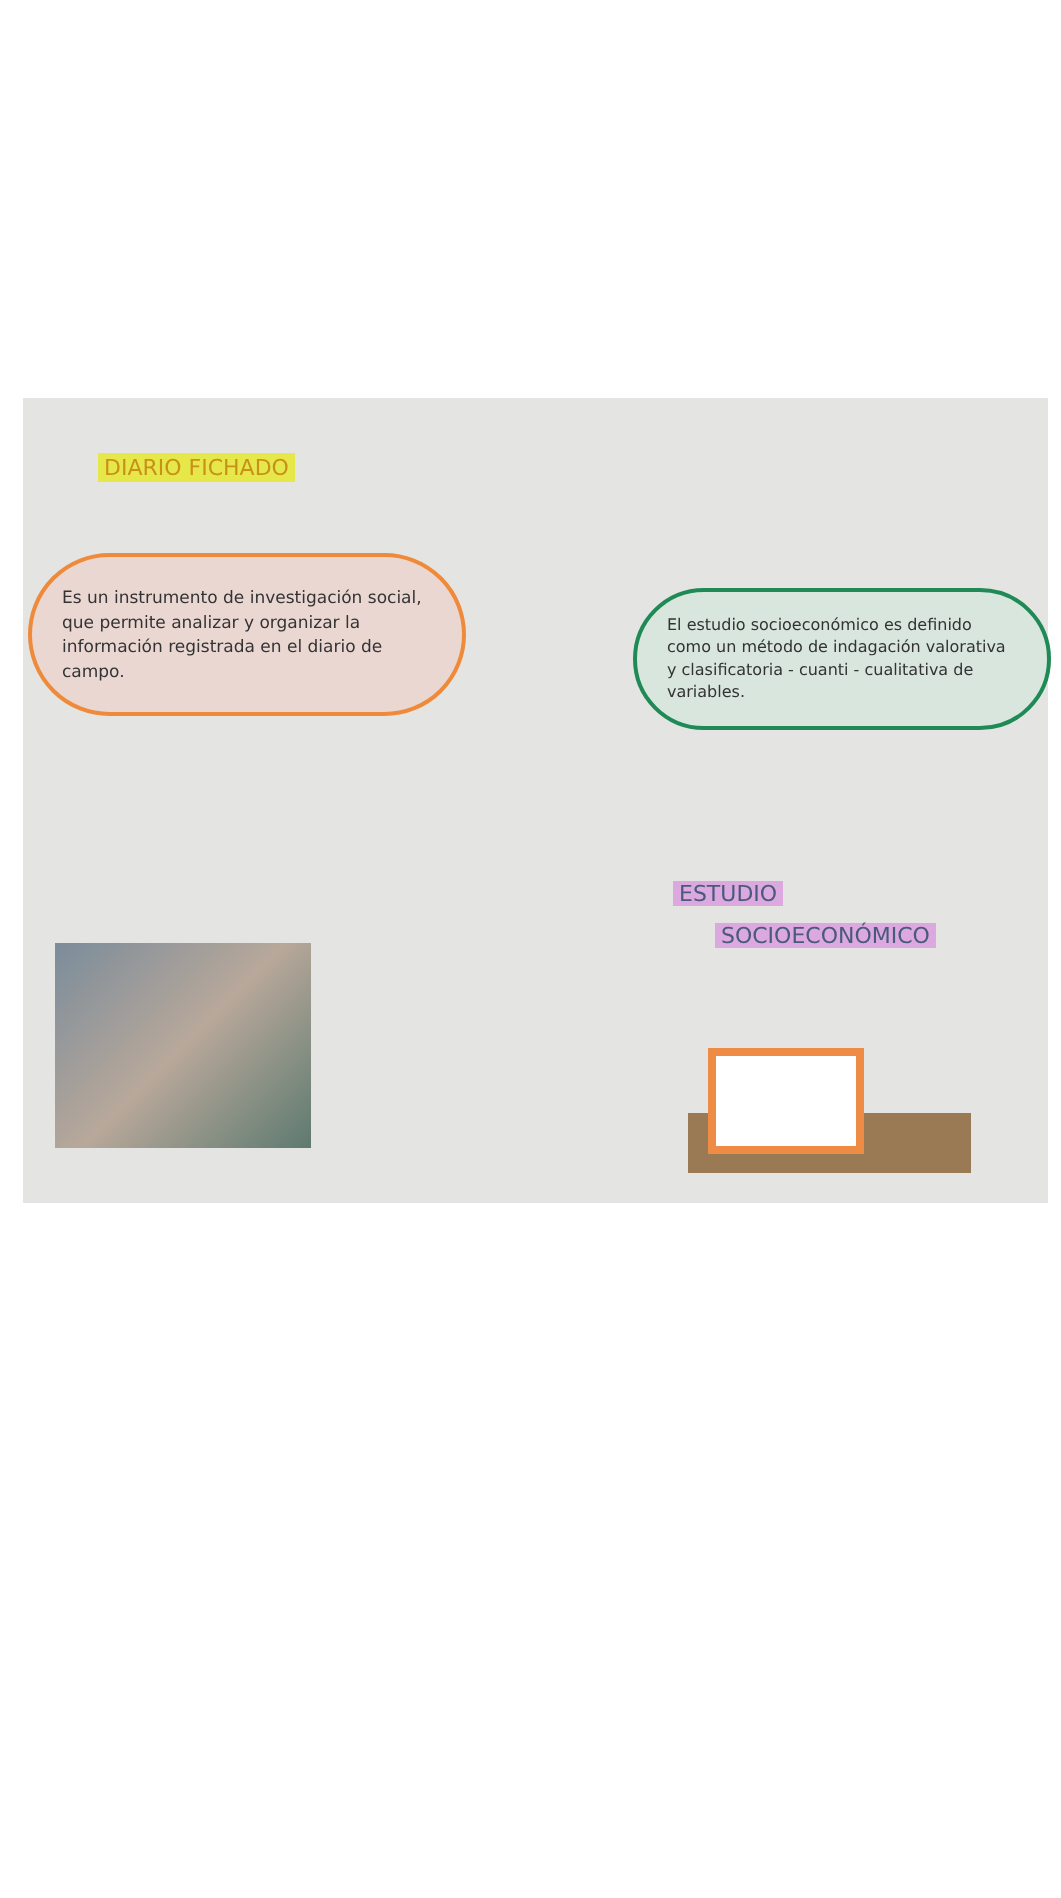DIARIO FICHADO
Es un instrumento de investigación social, que permite analizar y organizar la información registrada en el diario de campo.
El estudio socioeconómico es definido como un método de indagación valorativa y clasificatoria - cuanti - cualitativa de variables.
ESTUDIO
SOCIOECONÓMICO